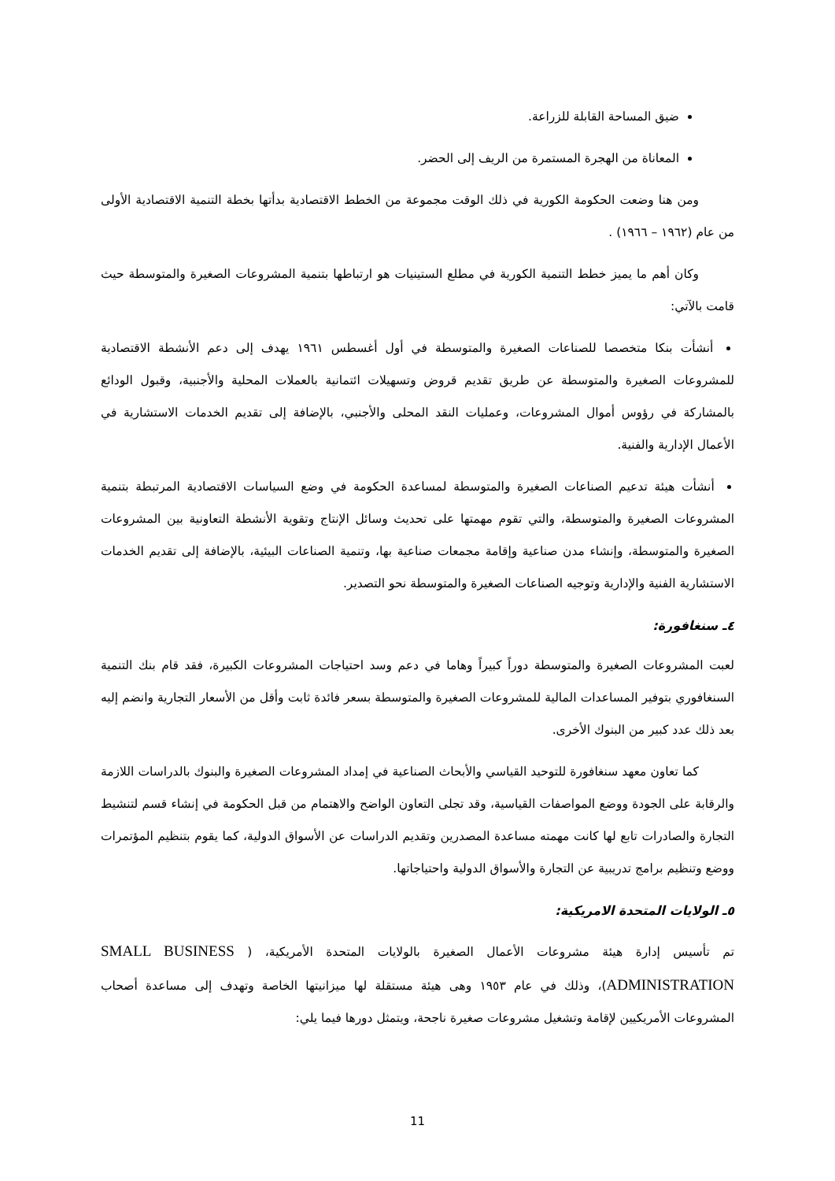ضيق المساحة القابلة للزراعة.
المعاناة من الهجرة المستمرة من الريف إلى الحضر.
ومن هنا وضعت الحكومة الكورية في ذلك الوقت مجموعة من الخطط الاقتصادية بدأتها بخطة التنمية الاقتصادية الأولى من عام (١٩٦٢ – ١٩٦٦) .
وكان أهم ما يميز خطط التنمية الكورية في مطلع الستينيات هو ارتباطها بتنمية المشروعات الصغيرة والمتوسطة حيث قامت بالآتي:
أنشأت بنكا متخصصا للصناعات الصغيرة والمتوسطة في أول أغسطس ١٩٦١ يهدف إلى دعم الأنشطة الاقتصادية للمشروعات الصغيرة والمتوسطة عن طريق تقديم قروض وتسهيلات ائتمانية بالعملات المحلية والأجنبية، وقبول الودائع بالمشاركة في رؤوس أموال المشروعات، وعمليات النقد المحلى والأجنبي، بالإضافة إلى تقديم الخدمات الاستشارية في الأعمال الإدارية والفنية.
أنشأت هيئة تدعيم الصناعات الصغيرة والمتوسطة لمساعدة الحكومة في وضع السياسات الاقتصادية المرتبطة بتنمية المشروعات الصغيرة والمتوسطة، والتي تقوم مهمتها على تحديث وسائل الإنتاج وتقوية الأنشطة التعاونية بين المشروعات الصغيرة والمتوسطة، وإنشاء مدن صناعية وإقامة مجمعات صناعية بها، وتنمية الصناعات البيئية، بالإضافة إلى تقديم الخدمات الاستشارية الفنية والإدارية وتوجيه الصناعات الصغيرة والمتوسطة نحو التصدير.
٤ـ سنغافورة:
لعبت المشروعات الصغيرة والمتوسطة دوراً كبيراً وهاما في دعم وسد احتياجات المشروعات الكبيرة، فقد قام بنك التنمية السنغافوري بتوفير المساعدات المالية للمشروعات الصغيرة والمتوسطة بسعر فائدة ثابت وأقل من الأسعار التجارية وانضم إليه بعد ذلك عدد كبير من البنوك الأخرى.
كما تعاون معهد سنغافورة للتوحيد القياسي والأبحاث الصناعية في إمداد المشروعات الصغيرة والبنوك بالدراسات اللازمة والرقابة على الجودة ووضع المواصفات القياسية، وقد تجلى التعاون الواضح والاهتمام من قبل الحكومة في إنشاء قسم لتنشيط التجارة والصادرات تابع لها كانت مهمته مساعدة المصدرين وتقديم الدراسات عن الأسواق الدولية، كما يقوم بتنظيم المؤتمرات ووضع وتنظيم برامج تدريبية عن التجارة والأسواق الدولية واحتياجاتها.
٥ـ الولايات المتحدة الامريكية:
تم تأسيس إدارة هيئة مشروعات الأعمال الصغيرة بالولايات المتحدة الأمريكية، ( SMALL BUSINESS ADMINISTRATION)، وذلك في عام ١٩٥٣ وهى هيئة مستقلة لها ميزانيتها الخاصة وتهدف إلى مساعدة أصحاب المشروعات الأمريكيين لإقامة وتشغيل مشروعات صغيرة ناجحة، ويتمثل دورها فيما يلي:
11